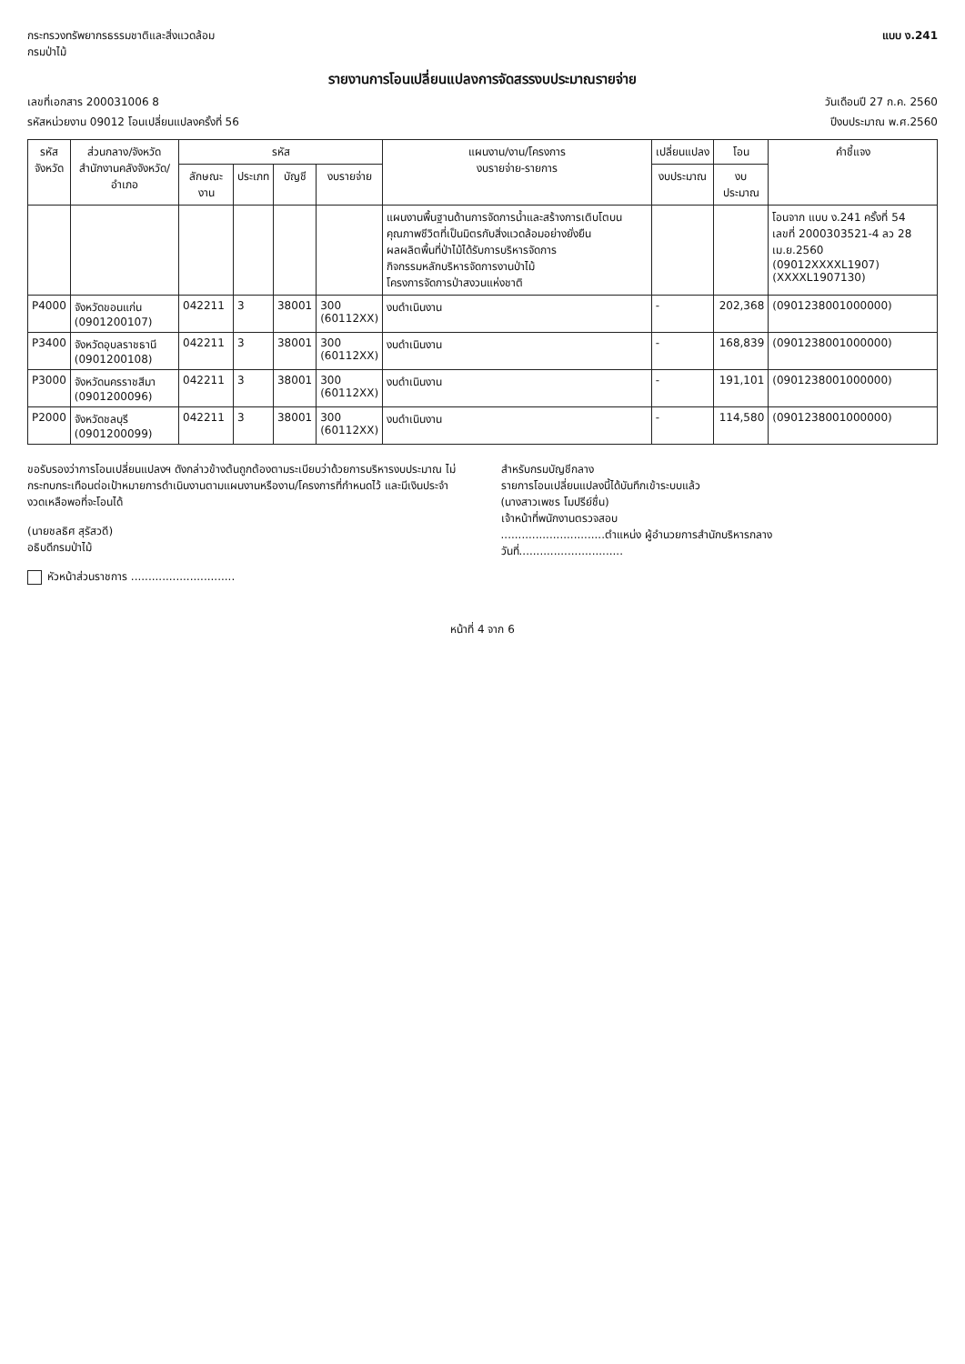กระทรวงทรัพยากรธรรมชาติและสิ่งแวดล้อม
กรมป่าไม้
แบบ ง.241
รายงานการโอนเปลี่ยนแปลงการจัดสรรงบประมาณรายจ่าย
เลขที่เอกสาร 200031006 8 วันเดือนปี 27 ก.ค. 2560
รหัสหน่วยงาน 09012 โอนเปลี่ยนแปลงครั้งที่ 56 ปีงบประมาณ พ.ศ.2560
| รหัส จังหวัด | ส่วนกลาง/จังหวัด สำนักงานคลังจังหวัด/อำเภอ | รหัส | | | | แผนงาน/งาน/โครงการ งบรายจ่าย-รายการ | เปลี่ยนแปลง | โอน | คำชี้แจง |
| --- | --- | --- | --- | --- | --- | --- | --- | --- | --- |
| | | ลักษณะงาน | ประเภท | บัญชี | งบรายจ่าย | | งบประมาณ | งบประมาณ | |
| | | | | | | แผนงานพื้นฐานด้านการจัดการน้ำและสร้างการเติบโตบนคุณภาพชีวิตที่เป็นมิตรกับสิ่งแวดล้อมอย่างยั่งยืน ผลผลิตพื้นที่ป่าไม้ได้รับการบริหารจัดการ กิจกรรมหลักบริหารจัดการงานป่าไม้ โครงการจัดการป่าสงวนแห่งชาติ | | | โอนจาก แบบ ง.241 ครั้งที่ 54 เลขที่ 2000303521-4 ลว 28 เม.ย.2560 (09012XXXXL1907) (XXXXL1907130) |
| P4000 | จังหวัดขอนแก่น (0901200107) | 042211 | 3 | 38001 | 300 (60112XX) | งบดำเนินงาน | - | 202,368 | (0901238001000000) |
| P3400 | จังหวัดอุบลราชธานี (0901200108) | 042211 | 3 | 38001 | 300 (60112XX) | งบดำเนินงาน | - | 168,839 | (0901238001000000) |
| P3000 | จังหวัดนครราชสีมา (0901200096) | 042211 | 3 | 38001 | 300 (60112XX) | งบดำเนินงาน | - | 191,101 | (0901238001000000) |
| P2000 | จังหวัดชลบุรี (0901200099) | 042211 | 3 | 38001 | 300 (60112XX) | งบดำเนินงาน | - | 114,580 | (0901238001000000) |
ขอรับรองว่าการโอนเปลี่ยนแปลงฯ ดังกล่าวข้างต้นถูกต้องตามระเบียบว่าด้วยการบริหารงบประมาณ ไม่กระทบกระเทือนต่อเป้าหมายการดำเนินงานตามแผนงานหรืองาน/โครงการที่กำหนดไว้ และมีเงินประจำงวดเหลือพอที่จะโอนได้
(นายชลธิศ สุรัสวดี)
อธิบดีกรมป่าไม้
หัวหน้าส่วนราชการ ..............................
สำหรับกรมบัญชีกลาง
รายการโอนเปลี่ยนแปลงนี้ได้บันทึกเข้าระบบแล้ว
(นางสาวเพชร โมปรีย์ชื่น)
เจ้าหน้าที่พนักงานตรวจสอบ
..............................ตำแหน่ง ผู้อำนวยการสำนักบริหารกลาง
วันที่..............................
หน้าที่ 4 จาก 6